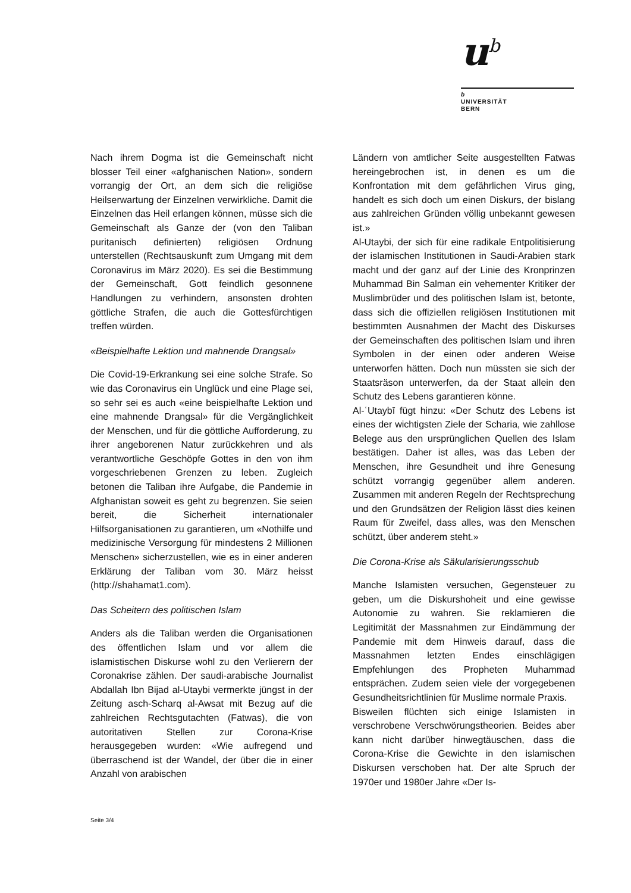u<sup>b</sup>
b
UNIVERSITÄT
BERN
Nach ihrem Dogma ist die Gemeinschaft nicht blosser Teil einer «afghanischen Nation», sondern vorrangig der Ort, an dem sich die religiöse Heilserwartung der Einzelnen verwirkliche. Damit die Einzelnen das Heil erlangen können, müsse sich die Gemeinschaft als Ganze der (von den Taliban puritanisch definierten) religiösen Ordnung unterstellen (Rechtsauskunft zum Umgang mit dem Coronavirus im März 2020). Es sei die Bestimmung der Gemeinschaft, Gott feindlich gesonnene Handlungen zu verhindern, ansonsten drohten göttliche Strafen, die auch die Gottesfürchtigen treffen würden.
«Beispielhafte Lektion und mahnende Drangsal»
Die Covid-19-Erkrankung sei eine solche Strafe. So wie das Coronavirus ein Unglück und eine Plage sei, so sehr sei es auch «eine beispielhafte Lektion und eine mahnende Drangsal» für die Vergänglichkeit der Menschen, und für die göttliche Aufforderung, zu ihrer angeborenen Natur zurückkehren und als verantwortliche Geschöpfe Gottes in den von ihm vorgeschriebenen Grenzen zu leben. Zugleich betonen die Taliban ihre Aufgabe, die Pandemie in Afghanistan soweit es geht zu begrenzen. Sie seien bereit, die Sicherheit internationaler Hilfsorganisationen zu garantieren, um «Nothilfe und medizinische Versorgung für mindestens 2 Millionen Menschen» sicherzustellen, wie es in einer anderen Erklärung der Taliban vom 30. März heisst (http://shahamat1.com).
Das Scheitern des politischen Islam
Anders als die Taliban werden die Organisationen des öffentlichen Islam und vor allem die islamistischen Diskurse wohl zu den Verlierern der Coronakrise zählen. Der saudi-arabische Journalist Abdallah Ibn Bijad al-Utaybi vermerkte jüngst in der Zeitung asch-Scharq al-Awsat mit Bezug auf die zahlreichen Rechtsgutachten (Fatwas), die von autoritativen Stellen zur Corona-Krise herausgegeben wurden: «Wie aufregend und überraschend ist der Wandel, der über die in einer Anzahl von arabischen
Ländern von amtlicher Seite ausgestellten Fatwas hereingebrochen ist, in denen es um die Konfrontation mit dem gefährlichen Virus ging, handelt es sich doch um einen Diskurs, der bislang aus zahlreichen Gründen völlig unbekannt gewesen ist.»
Al-Utaybi, der sich für eine radikale Entpolitisierung der islamischen Institutionen in Saudi-Arabien stark macht und der ganz auf der Linie des Kronprinzen Muhammad Bin Salman ein vehementer Kritiker der Muslimbrüder und des politischen Islam ist, betonte, dass sich die offiziellen religiösen Institutionen mit bestimmten Ausnahmen der Macht des Diskurses der Gemeinschaften des politischen Islam und ihren Symbolen in der einen oder anderen Weise unterworfen hätten. Doch nun müssten sie sich der Staatsräson unterwerfen, da der Staat allein den Schutz des Lebens garantieren könne.
Al-ʿUtaybī fügt hinzu: «Der Schutz des Lebens ist eines der wichtigsten Ziele der Scharia, wie zahllose Belege aus den ursprünglichen Quellen des Islam bestätigen. Daher ist alles, was das Leben der Menschen, ihre Gesundheit und ihre Genesung schützt vorrangig gegenüber allem anderen. Zusammen mit anderen Regeln der Rechtsprechung und den Grundsätzen der Religion lässt dies keinen Raum für Zweifel, dass alles, was den Menschen schützt, über anderem steht.»
Die Corona-Krise als Säkularisierungsschub
Manche Islamisten versuchen, Gegensteuer zu geben, um die Diskurshoheit und eine gewisse Autonomie zu wahren. Sie reklamieren die Legitimität der Massnahmen zur Eindämmung der Pandemie mit dem Hinweis darauf, dass die Massnahmen letzten Endes einschlägigen Empfehlungen des Propheten Muhammad entsprächen. Zudem seien viele der vorgegebenen Gesundheitsrichtlinien für Muslime normale Praxis.
Bisweilen flüchten sich einige Islamisten in verschrobene Verschwörungstheorien. Beides aber kann nicht darüber hinwegtäuschen, dass die Corona-Krise die Gewichte in den islamischen Diskursen verschoben hat. Der alte Spruch der 1970er und 1980er Jahre «Der Is-
Seite 3/4